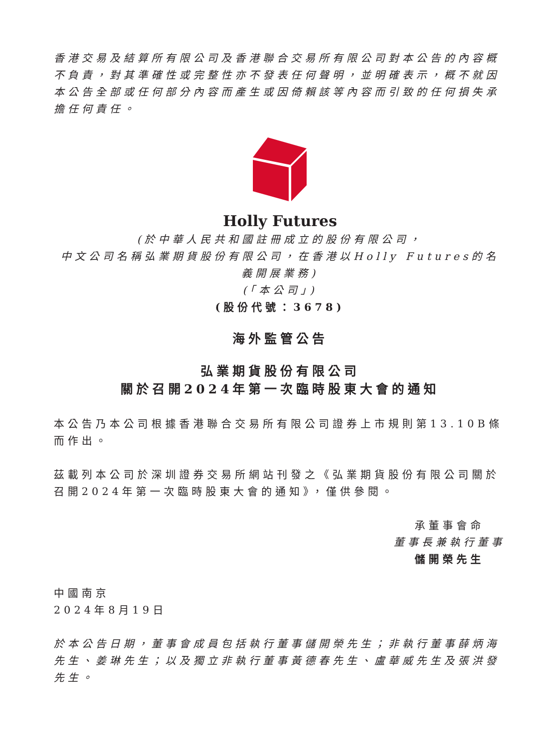香港交易及結算所有限公司及香港聯合交易所有限公司對本公告的內容概不負責，對其準確性或完整性亦不發表任何聲明，並明確表示，概不就因本公告全部或任何部分內容而產生或因倚賴該等內容而引致的任何損失承擔任何責任。
Holly Futures
(於中華人民共和國註冊成立的股份有限公司，
中文公司名稱弘業期貨股份有限公司，在香港以Holly Futures的名義開展業務)
(「本公司」)
(股份代號：3678)
海外監管公告
弘業期貨股份有限公司
關於召開2024年第一次臨時股東大會的通知
本公告乃本公司根據香港聯合交易所有限公司證券上市規則第13.10B條而作出。
茲載列本公司於深圳證券交易所網站刊發之《弘業期貨股份有限公司關於召開2024年第一次臨時股東大會的通知》，僅供參閱。
承董事會命
董事長兼執行董事
儲開榮先生
中國南京
2024年8月19日
於本公告日期，董事會成員包括執行董事儲開榮先生；非執行董事薛炳海先生、姜琳先生；以及獨立非執行董事黃德春先生、盧華威先生及張洪發先生。